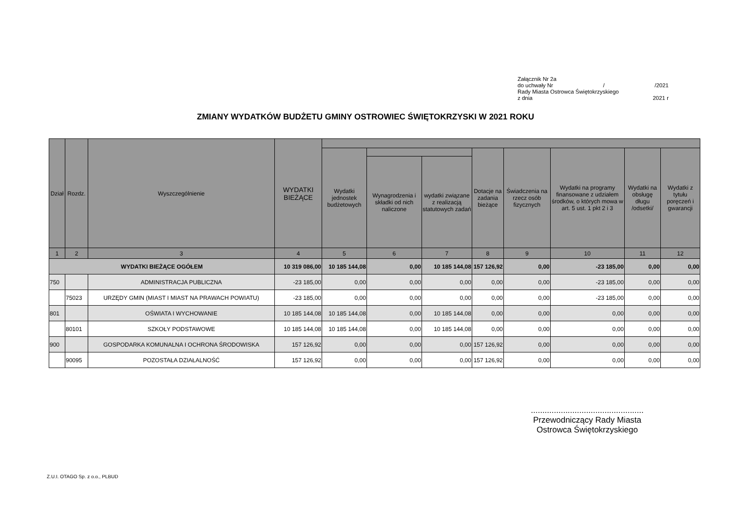Załącznik Nr 2a
do uchwały Nr / /2021
Rady Miasta Ostrowca Świętokrzyskiego
z dnia 2021 r
ZMIANY WYDATKÓW BUDŻETU GMINY OSTROWIEC ŚWIĘTOKRZYSKI W 2021 ROKU
| Dział | Rozdz. | Wyszczególnienie | WYDATKI BIEŻĄCE | | | | | | | | |
| --- | --- | --- | --- | --- | --- | --- | --- | --- | --- | --- | --- |
| | | | | Wydatki jednostek budżetowych | | | Dotacje na zadania bieżące | Świadczenia na rzecz osób fizycznych | Wydatki na programy finansowane z udziałem środków, o których mowa w art. 5 ust. 1 pkt 2 i 3 | Wydatki na obsługę długu /odsetki/ | Wydatki z tytułu poręczeń i gwarancji |
| | | | | | Wynagrodzenia i składki od nich naliczone | wydatki związane z realizacją statutowych zadań | | | | | |
| 1 | 2 | 3 | 4 | 5 | 6 | 7 | 8 | 9 | 10 | 11 | 12 |
| WYDATKI BIEŻĄCE OGÓŁEM | | | 10 319 086,00 | 10 185 144,08 | 0,00 | 10 185 144,08 | 157 126,92 | 0,00 | -23 185,00 | 0,00 | 0,00 |
| 750 | | ADMINISTRACJA PUBLICZNA | -23 185,00 | 0,00 | 0,00 | 0,00 | 0,00 | 0,00 | -23 185,00 | 0,00 | 0,00 |
| | 75023 | URZĘDY GMIN (MIAST I MIAST NA PRAWACH POWIATU) | -23 185,00 | 0,00 | 0,00 | 0,00 | 0,00 | 0,00 | -23 185,00 | 0,00 | 0,00 |
| 801 | | OŚWIATA I WYCHOWANIE | 10 185 144,08 | 10 185 144,08 | 0,00 | 10 185 144,08 | 0,00 | 0,00 | 0,00 | 0,00 | 0,00 |
| | 80101 | SZKOŁY PODSTAWOWE | 10 185 144,08 | 10 185 144,08 | 0,00 | 10 185 144,08 | 0,00 | 0,00 | 0,00 | 0,00 | 0,00 |
| 900 | | GOSPODARKA KOMUNALNA I OCHRONA ŚRODOWISKA | 157 126,92 | 0,00 | 0,00 | 0,00 | 157 126,92 | 0,00 | 0,00 | 0,00 | 0,00 |
| | 90095 | POZOSTAŁA DZIAŁALNOŚĆ | 157 126,92 | 0,00 | 0,00 | 0,00 | 157 126,92 | 0,00 | 0,00 | 0,00 | 0,00 |
.................................................
Przewodniczący Rady Miasta
Ostrowca Świętokrzyskiego
Z.U.I. OTAGO Sp. z o.o., PLBUD